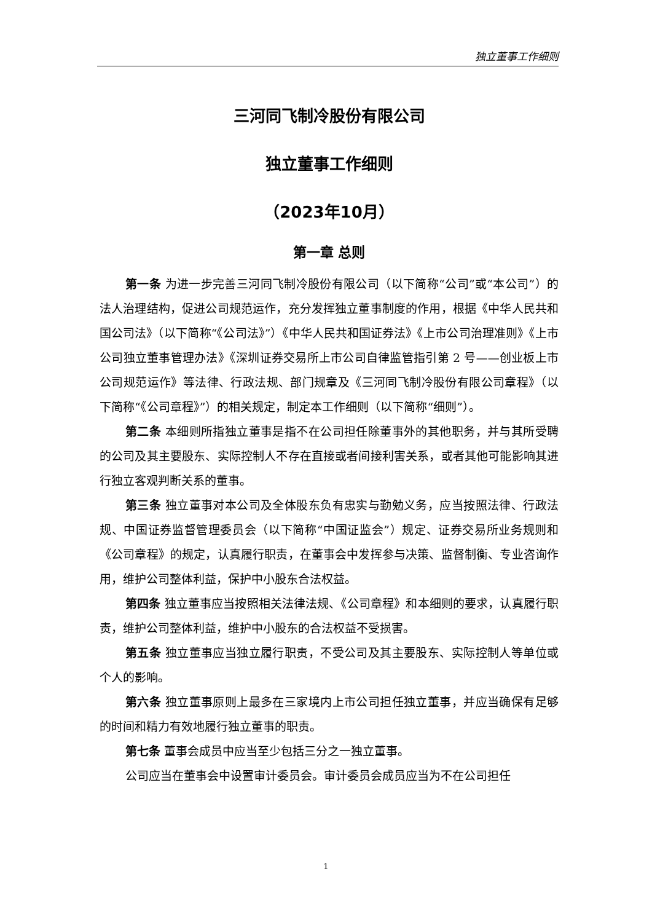独立董事工作细则
三河同飞制冷股份有限公司
独立董事工作细则
（2023年10月）
第一章 总则
第一条 为进一步完善三河同飞制冷股份有限公司（以下简称“公司”或“本公司”）的法人治理结构，促进公司规范运作，充分发挥独立董事制度的作用，根据《中华人民共和国公司法》（以下简称“《公司法》”）《中华人民共和国证券法》《上市公司治理准则》《上市公司独立董事管理办法》《深圳证券交易所上市公司自律监管指引第 2 号——创业板上市公司规范运作》等法律、行政法规、部门规章及《三河同飞制冷股份有限公司章程》（以下简称“《公司章程》”）的相关规定，制定本工作细则（以下简称“细则”）。
第二条 本细则所指独立董事是指不在公司担任除董事外的其他职务，并与其所受聘的公司及其主要股东、实际控制人不存在直接或者间接利害关系，或者其他可能影响其进行独立客观判断关系的董事。
第三条 独立董事对本公司及全体股东负有忠实与勤勉义务，应当按照法律、行政法规、中国证券监督管理委员会（以下简称“中国证监会”）规定、证券交易所业务规则和《公司章程》的规定，认真履行职责，在董事会中发挥参与决策、监督制衡、专业咨询作用，维护公司整体利益，保护中小股东合法权益。
第四条 独立董事应当按照相关法律法规、《公司章程》和本细则的要求，认真履行职责，维护公司整体利益，维护中小股东的合法权益不受损害。
第五条 独立董事应当独立履行职责，不受公司及其主要股东、实际控制人等单位或个人的影响。
第六条 独立董事原则上最多在三家境内上市公司担任独立董事，并应当确保有足够的时间和精力有效地履行独立董事的职责。
第七条 董事会成员中应当至少包括三分之一独立董事。
公司应当在董事会中设置审计委员会。审计委员会成员应当为不在公司担任
1